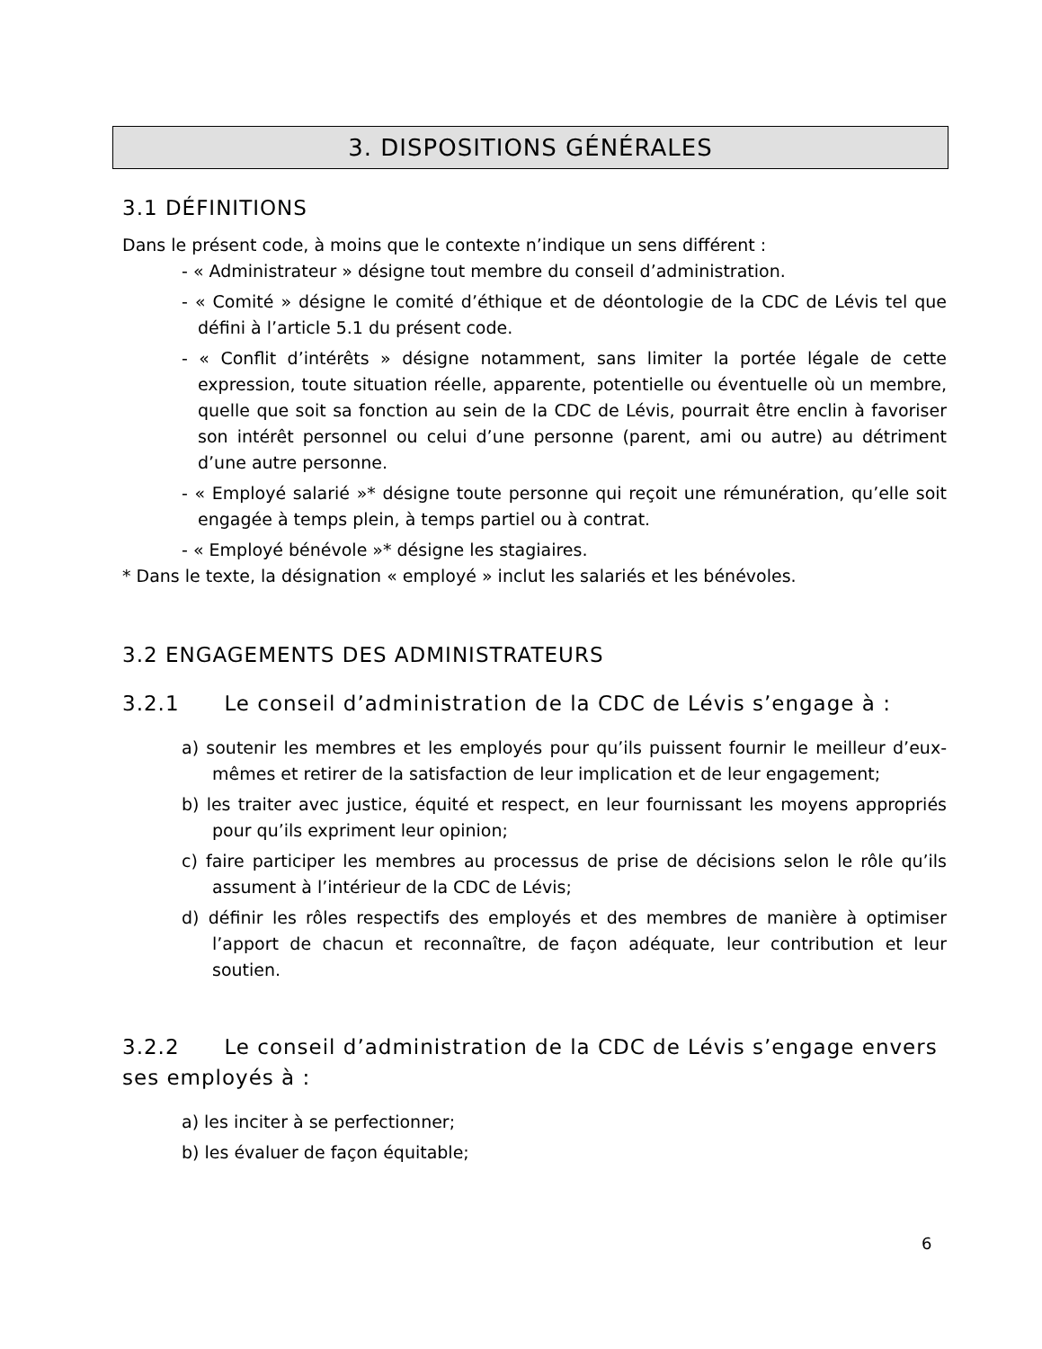3. DISPOSITIONS GÉNÉRALES
3.1 DÉFINITIONS
Dans le présent code, à moins que le contexte n’indique un sens différent :
- « Administrateur » désigne tout membre du conseil d’administration.
- « Comité » désigne le comité d’éthique et de déontologie de la CDC de Lévis tel que défini à l’article 5.1 du présent code.
- « Conflit d’intérêts » désigne notamment, sans limiter la portée légale de cette expression, toute situation réelle, apparente, potentielle ou éventuelle où un membre, quelle que soit sa fonction au sein de la CDC de Lévis, pourrait être enclin à favoriser son intérêt personnel ou celui d’une personne (parent, ami ou autre) au détriment d’une autre personne.
- « Employé salarié »* désigne toute personne qui reçoit une rémunération, qu’elle soit engagée à temps plein, à temps partiel ou à contrat.
- « Employé bénévole »* désigne les stagiaires.
* Dans le texte, la désignation « employé » inclut les salariés et les bénévoles.
3.2 ENGAGEMENTS DES ADMINISTRATEURS
3.2.1 Le conseil d’administration de la CDC de Lévis s’engage à :
a) soutenir les membres et les employés pour qu’ils puissent fournir le meilleur d’eux- mêmes et retirer de la satisfaction de leur implication et de leur engagement;
b) les traiter avec justice, équité et respect, en leur fournissant les moyens appropriés pour qu’ils expriment leur opinion;
c) faire participer les membres au processus de prise de décisions selon le rôle qu’ils assument à l’intérieur de la CDC de Lévis;
d) définir les rôles respectifs des employés et des membres de manière à optimiser l’apport de chacun et reconnaître, de façon adéquate, leur contribution et leur soutien.
3.2.2 Le conseil d’administration de la CDC de Lévis s’engage envers ses employés à :
a) les inciter à se perfectionner;
b) les évaluer de façon équitable;
6